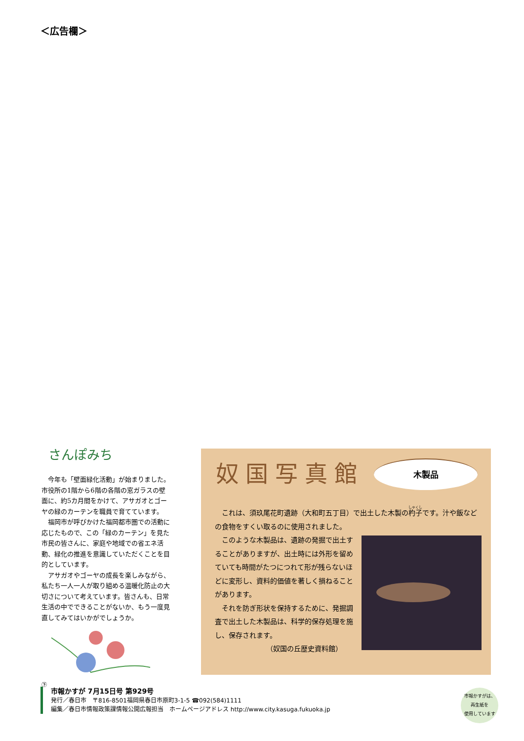＜広告欄＞
さんぽみち
今年も「壁面緑化活動」が始まりました。市役所の1階から6階の各階の窓ガラスの壁面に、約5カ月間をかけて、アサガオとゴーヤの緑のカーテンを職員で育てています。
福岡市が呼びかけた福岡都市圏での活動に応じたもので、この「緑のカーテン」を見た市民の皆さんに、家庭や地域での省エネ活動、緑化の推進を意識していただくことを目的としています。
アサガオやゴーヤの成長を楽しみながら、私たち一人一人が取り組める温暖化防止の大切さについて考えています。皆さんも、日常生活の中でできることがないか、もう一度見直してみてはいかがでしょうか。
㊦
奴国写真館 木製品
これは、須玖尾花町遺跡（大和町五丁目）で出土した木製の杓子です。汁や飯などの食物をすくい取るのに使用されました。
このような木製品は、遺跡の発掘で出土することがありますが、出土時には外形を留めていても時間がたつにつれて形が残らないほどに変形し、資料的価値を著しく損ねることがあります。
それを防ぎ形状を保持するために、発掘調査で出土した木製品は、科学的保存処理を施し、保存されます。
（奴国の丘歴史資料館）
市報かすが 7月15日号 第929号
発行／春日市　〒816-8501福岡県春日市原町3-1-5 ☎092(584)1111
編集／春日市情報政策課情報公開広報担当　ホームページアドレス http://www.city.kasuga.fukuoka.jp
市報かすがは、
再生紙を
使用しています